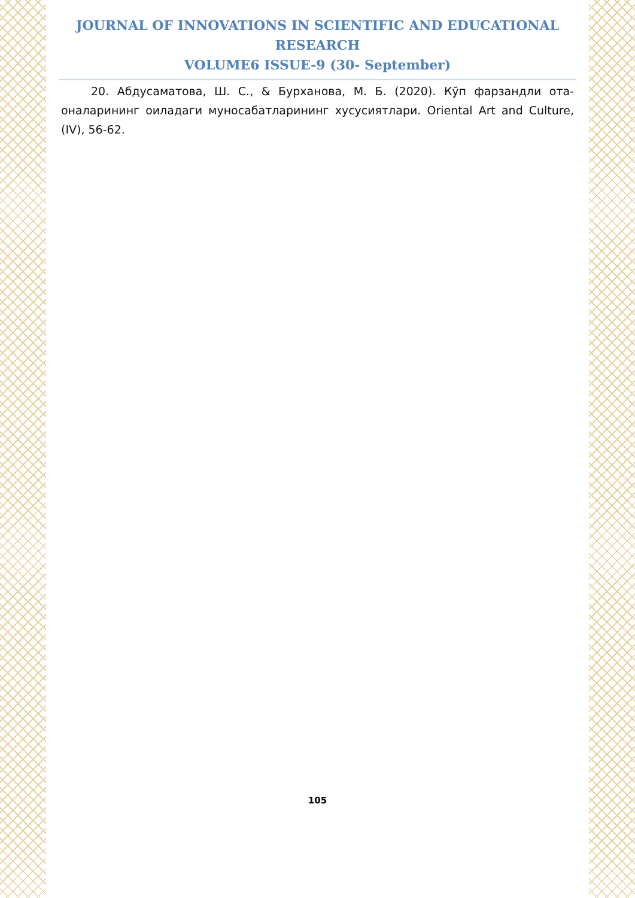JOURNAL OF INNOVATIONS IN SCIENTIFIC AND EDUCATIONAL RESEARCH
VOLUME6 ISSUE-9 (30- September)
20. Абдусаматова, Ш. С., & Бурханова, М. Б. (2020). Кўп фарзандли ота-оналарининг оиладаги муносабатларининг хусусиятлари. Oriental Art and Culture, (IV), 56-62.
105